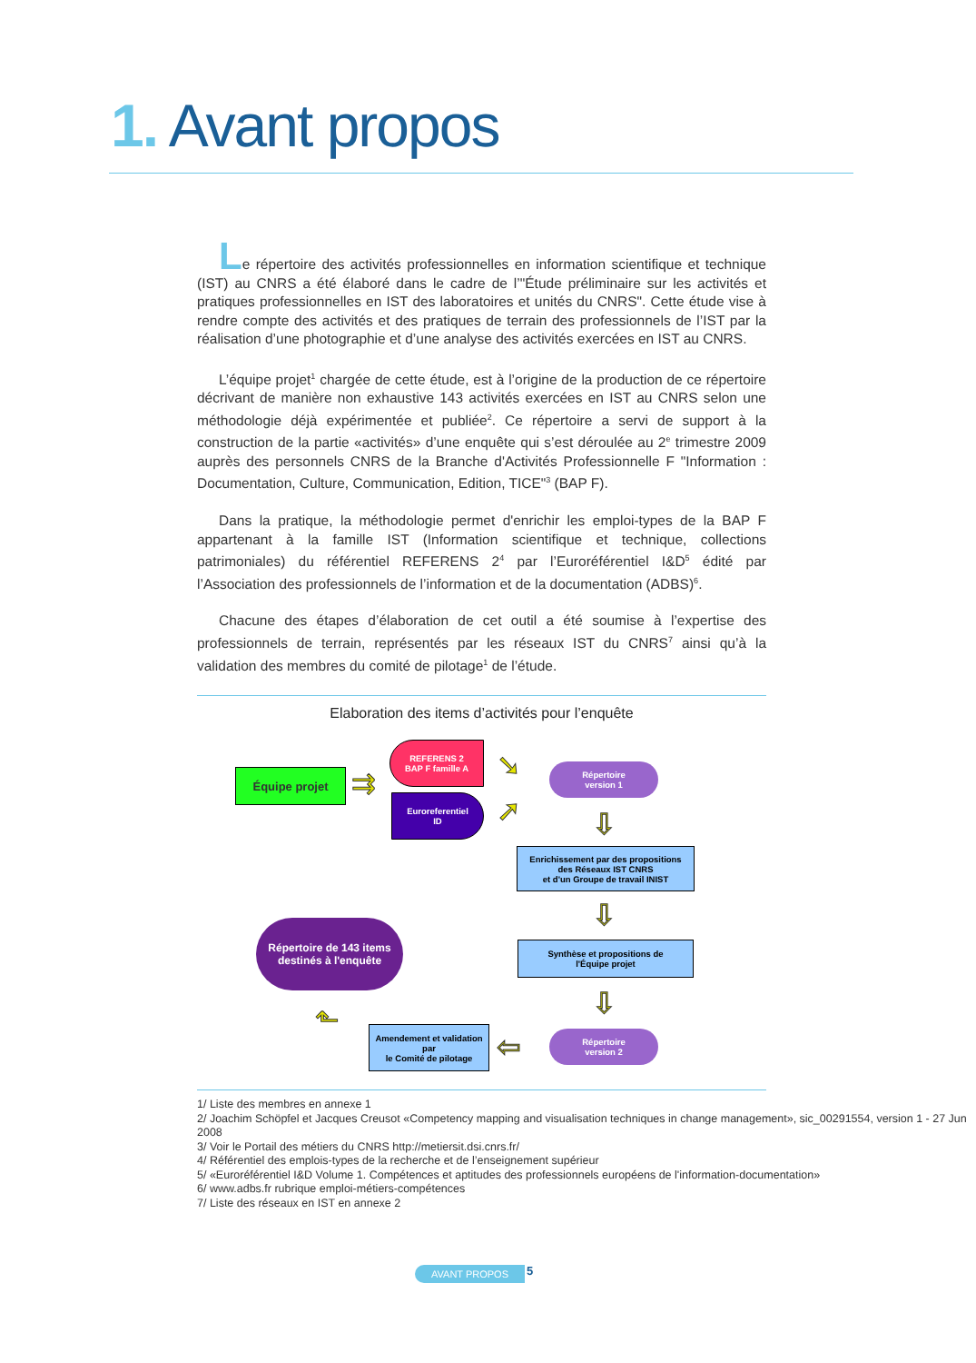1. Avant propos
Le répertoire des activités professionnelles en information scientifique et technique (IST) au CNRS a été élaboré dans le cadre de l’"Étude préliminaire sur les activités et pratiques professionnelles en IST des laboratoires et unités du CNRS". Cette étude vise à rendre compte des activités et des pratiques de terrain des professionnels de l’IST par la réalisation d’une photographie et d’une analyse des activités exercées en IST au CNRS.
L’équipe projet<sup>1</sup> chargée de cette étude, est à l’origine de la production de ce répertoire décrivant de manière non exhaustive 143 activités exercées en IST au CNRS selon une méthodologie déjà expérimentée et publiée<sup>2</sup>. Ce répertoire a servi de support à la construction de la partie «activités» d’une enquête qui s’est déroulée au 2<sup>e</sup> trimestre 2009 auprès des personnels CNRS de la Branche d'Activités Professionnelle F "Information : Documentation, Culture, Communication, Edition, TICE"<sup>3</sup> (BAP F).
Dans la pratique, la méthodologie permet d'enrichir les emploi-types de la BAP F appartenant à la famille IST (Information scientifique et technique, collections patrimoniales) du référentiel REFERENS 2<sup>4</sup> par l’Euroréférentiel I&D<sup>5</sup> édité par l’Association des professionnels de l’information et de la documentation (ADBS)<sup>6</sup>.
Chacune des étapes d’élaboration de cet outil a été soumise à l’expertise des professionnels de terrain, représentés par les réseaux IST du CNRS<sup>7</sup> ainsi qu’à la validation des membres du comité de pilotage<sup>1</sup> de l’étude.
Elaboration des items d’activités pour l’enquête
Équipe projet ⇉
REFERENS 2
BAP F famille A
Euroreferentiel
ID
➘
➚
Répertoire
version 1
⇩
Enrichissement par des propositions
des Réseaux IST CNRS
et d'un Groupe de travail INIST
⇩
Synthèse et propositions de
l'Équipe projet
Répertoire de 143 items
destinés à l'enquête
⇩
Répertoire
version 2
⇦
Amendement et validation
par
le Comité de pilotage
⬑
1/ Liste des membres en annexe 1
2/ Joachim Schöpfel et Jacques Creusot «Competency mapping and visualisation techniques in change management», sic_00291554, version 1 - 27 Jun 2008
3/ Voir le Portail des métiers du CNRS http://metiersit.dsi.cnrs.fr/
4/ Référentiel des emplois-types de la recherche et de l’enseignement supérieur
5/ «Euroréférentiel I&D Volume 1. Compétences et aptitudes des professionnels européens de l'information-documentation»
6/ www.adbs.fr rubrique emploi-métiers-compétences
7/ Liste des réseaux en IST en annexe 2
AVANT PROPOS 5